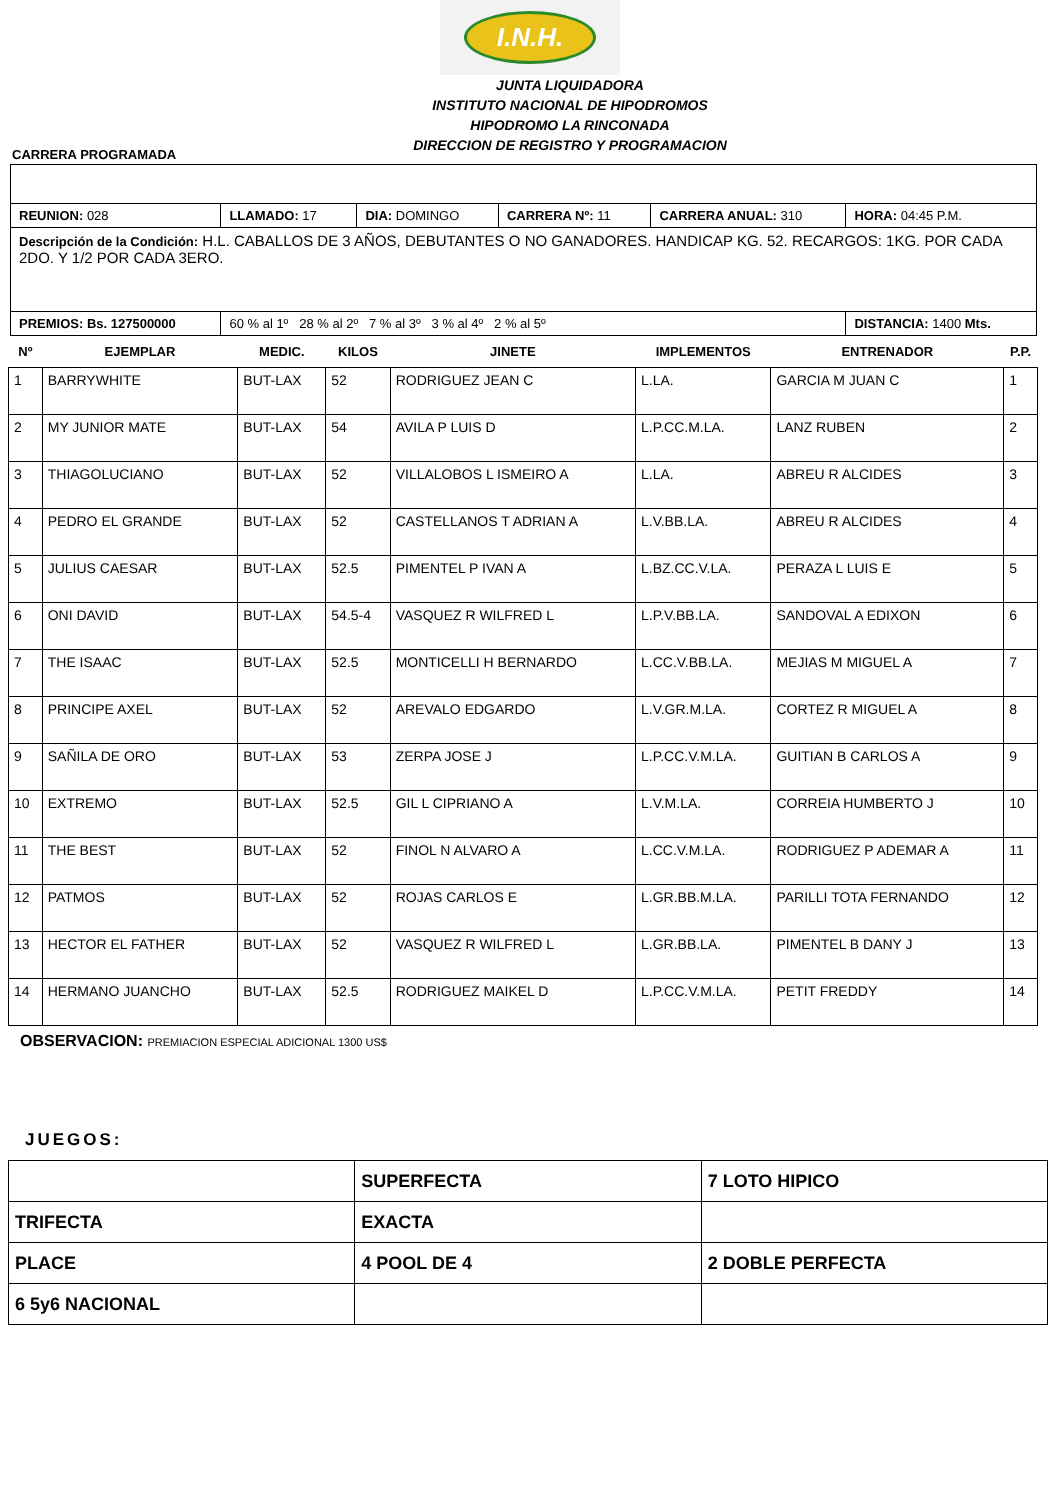I.N.H.
JUNTA LIQUIDADORA
INSTITUTO NACIONAL DE HIPODROMOS
HIPODROMO LA RINCONADA
DIRECCION DE REGISTRO Y PROGRAMACION
CARRERA PROGRAMADA
| REUNION: 028 | LLAMADO: 17 | DIA: DOMINGO | CARRERA Nº: 11 | CARRERA ANUAL: 310 | HORA: 04:45 P.M. |
| Descripción de la Condición: H.L. CABALLOS DE 3 AÑOS, DEBUTANTES O NO GANADORES. HANDICAP KG. 52. RECARGOS: 1KG. POR CADA 2DO. Y 1/2 POR CADA 3ERO. | | | | | |
| PREMIOS: Bs. 127500000 | 60 % al 1º 28 % al 2º 7 % al 3º 3 % al 4º 2 % al 5º | | | | DISTANCIA: 1400 Mts. |
| Nº | EJEMPLAR | MEDIC. | KILOS | JINETE | IMPLEMENTOS | ENTRENADOR | P.P. |
| --- | --- | --- | --- | --- | --- | --- | --- |
| 1 | BARRYWHITE | BUT-LAX | 52 | RODRIGUEZ JEAN C | L.LA. | GARCIA M JUAN C | 1 |
| 2 | MY JUNIOR MATE | BUT-LAX | 54 | AVILA P LUIS D | L.P.CC.M.LA. | LANZ RUBEN | 2 |
| 3 | THIAGOLUCIANO | BUT-LAX | 52 | VILLALOBOS L ISMEIRO A | L.LA. | ABREU R ALCIDES | 3 |
| 4 | PEDRO EL GRANDE | BUT-LAX | 52 | CASTELLANOS T ADRIAN A | L.V.BB.LA. | ABREU R ALCIDES | 4 |
| 5 | JULIUS CAESAR | BUT-LAX | 52.5 | PIMENTEL P IVAN A | L.BZ.CC.V.LA. | PERAZA L LUIS E | 5 |
| 6 | ONI DAVID | BUT-LAX | 54.5-4 | VASQUEZ R WILFRED L | L.P.V.BB.LA. | SANDOVAL A EDIXON | 6 |
| 7 | THE ISAAC | BUT-LAX | 52.5 | MONTICELLI H BERNARDO | L.CC.V.BB.LA. | MEJIAS M MIGUEL A | 7 |
| 8 | PRINCIPE AXEL | BUT-LAX | 52 | AREVALO EDGARDO | L.V.GR.M.LA. | CORTEZ R MIGUEL A | 8 |
| 9 | SAÑILA DE ORO | BUT-LAX | 53 | ZERPA JOSE J | L.P.CC.V.M.LA. | GUITIAN B CARLOS A | 9 |
| 10 | EXTREMO | BUT-LAX | 52.5 | GIL L CIPRIANO A | L.V.M.LA. | CORREIA HUMBERTO J | 10 |
| 11 | THE BEST | BUT-LAX | 52 | FINOL N ALVARO A | L.CC.V.M.LA. | RODRIGUEZ P ADEMAR A | 11 |
| 12 | PATMOS | BUT-LAX | 52 | ROJAS CARLOS E | L.GR.BB.M.LA. | PARILLI TOTA FERNANDO | 12 |
| 13 | HECTOR EL FATHER | BUT-LAX | 52 | VASQUEZ R WILFRED L | L.GR.BB.LA. | PIMENTEL B DANY J | 13 |
| 14 | HERMANO JUANCHO | BUT-LAX | 52.5 | RODRIGUEZ MAIKEL D | L.P.CC.V.M.LA. | PETIT FREDDY | 14 |
OBSERVACION: PREMIACION ESPECIAL ADICIONAL 1300 US$
JUEGOS:
| | SUPERFECTA | 7 LOTO HIPICO |
| TRIFECTA | EXACTA | |
| PLACE | 4 POOL DE 4 | 2 DOBLE PERFECTA |
| 6 5y6 NACIONAL | | |